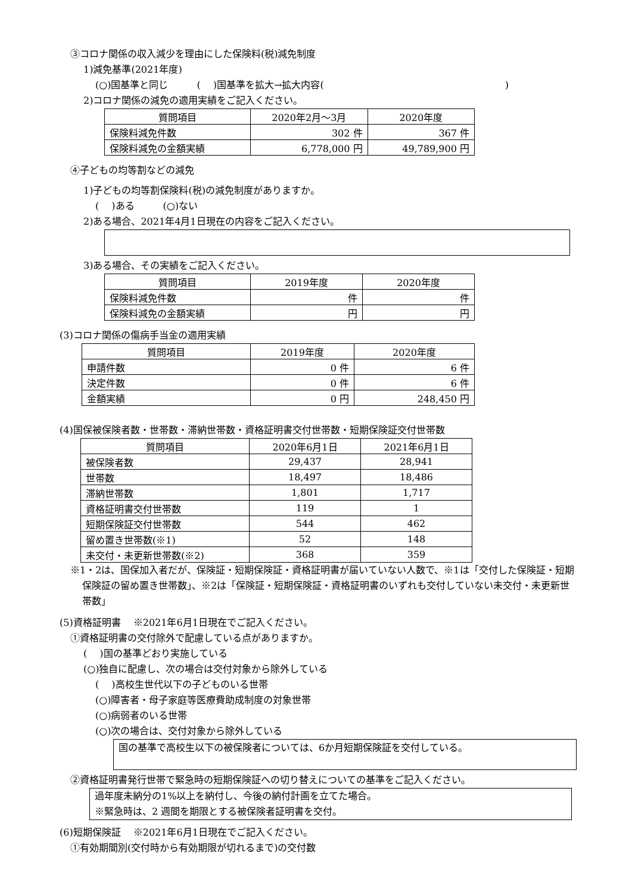③コロナ関係の収入減少を理由にした保険料(税)減免制度
1)減免基準(2021年度)
(○)国基準と同じ　　　(　 )国基準を拡大→拡大内容(　　　　　　　　　　　　　　　　　　　)
2)コロナ関係の減免の適用実績をご記入ください。
| 質問項目 | 2020年2月～3月 | 2020年度 |
| --- | --- | --- |
| 保険料減免件数 | 302 件 | 367 件 |
| 保険料減免の金額実績 | 6,778,000 円 | 49,789,900 円 |
④子どもの均等割などの減免
1)子どもの均等割保険料(税)の減免制度がありますか。
(　 )ある　　　(○)ない
2)ある場合、2021年4月1日現在の内容をご記入ください。
3)ある場合、その実績をご記入ください。
| 質問項目 | 2019年度 | 2020年度 |
| --- | --- | --- |
| 保険料減免件数 | 件 | 件 |
| 保険料減免の金額実績 | 円 | 円 |
(3)コロナ関係の傷病手当金の適用実績
| 質問項目 | 2019年度 | 2020年度 |
| --- | --- | --- |
| 申請件数 | 0 件 | 6 件 |
| 決定件数 | 0 件 | 6 件 |
| 金額実績 | 0 円 | 248,450 円 |
(4)国保被保険者数・世帯数・滞納世帯数・資格証明書交付世帯数・短期保険証交付世帯数
| 質問項目 | 2020年6月1日 | 2021年6月1日 |
| --- | --- | --- |
| 被保険者数 | 29,437 | 28,941 |
| 世帯数 | 18,497 | 18,486 |
| 滞納世帯数 | 1,801 | 1,717 |
| 資格証明書交付世帯数 | 119 | 1 |
| 短期保険証交付世帯数 | 544 | 462 |
| 留め置き世帯数(※1) | 52 | 148 |
| 未交付・未更新世帯数(※2) | 368 | 359 |
※1・2は、国保加入者だが、保険証・短期保険証・資格証明書が届いていない人数で、※1は「交付した保険証・短期保険証の留め置き世帯数」、※2は「保険証・短期保険証・資格証明書のいずれも交付していない未交付・未更新世帯数」
(5)資格証明書　 ※2021年6月1日現在でご記入ください。
①資格証明書の交付除外で配慮している点がありますか。
(　 )国の基準どおり実施している
(○)独自に配慮し、次の場合は交付対象から除外している
(　 )高校生世代以下の子どものいる世帯
(○)障害者・母子家庭等医療費助成制度の対象世帯
(○)病弱者のいる世帯
(○)次の場合は、交付対象から除外している
国の基準で高校生以下の被保険者については、6か月短期保険証を交付している。
②資格証明書発行世帯で緊急時の短期保険証への切り替えについての基準をご記入ください。
過年度未納分の1%以上を納付し、今後の納付計画を立てた場合。
※緊急時は、2 週間を期限とする被保険者証明書を交付。
(6)短期保険証　 ※2021年6月1日現在でご記入ください。
①有効期間別(交付時から有効期限が切れるまで)の交付数